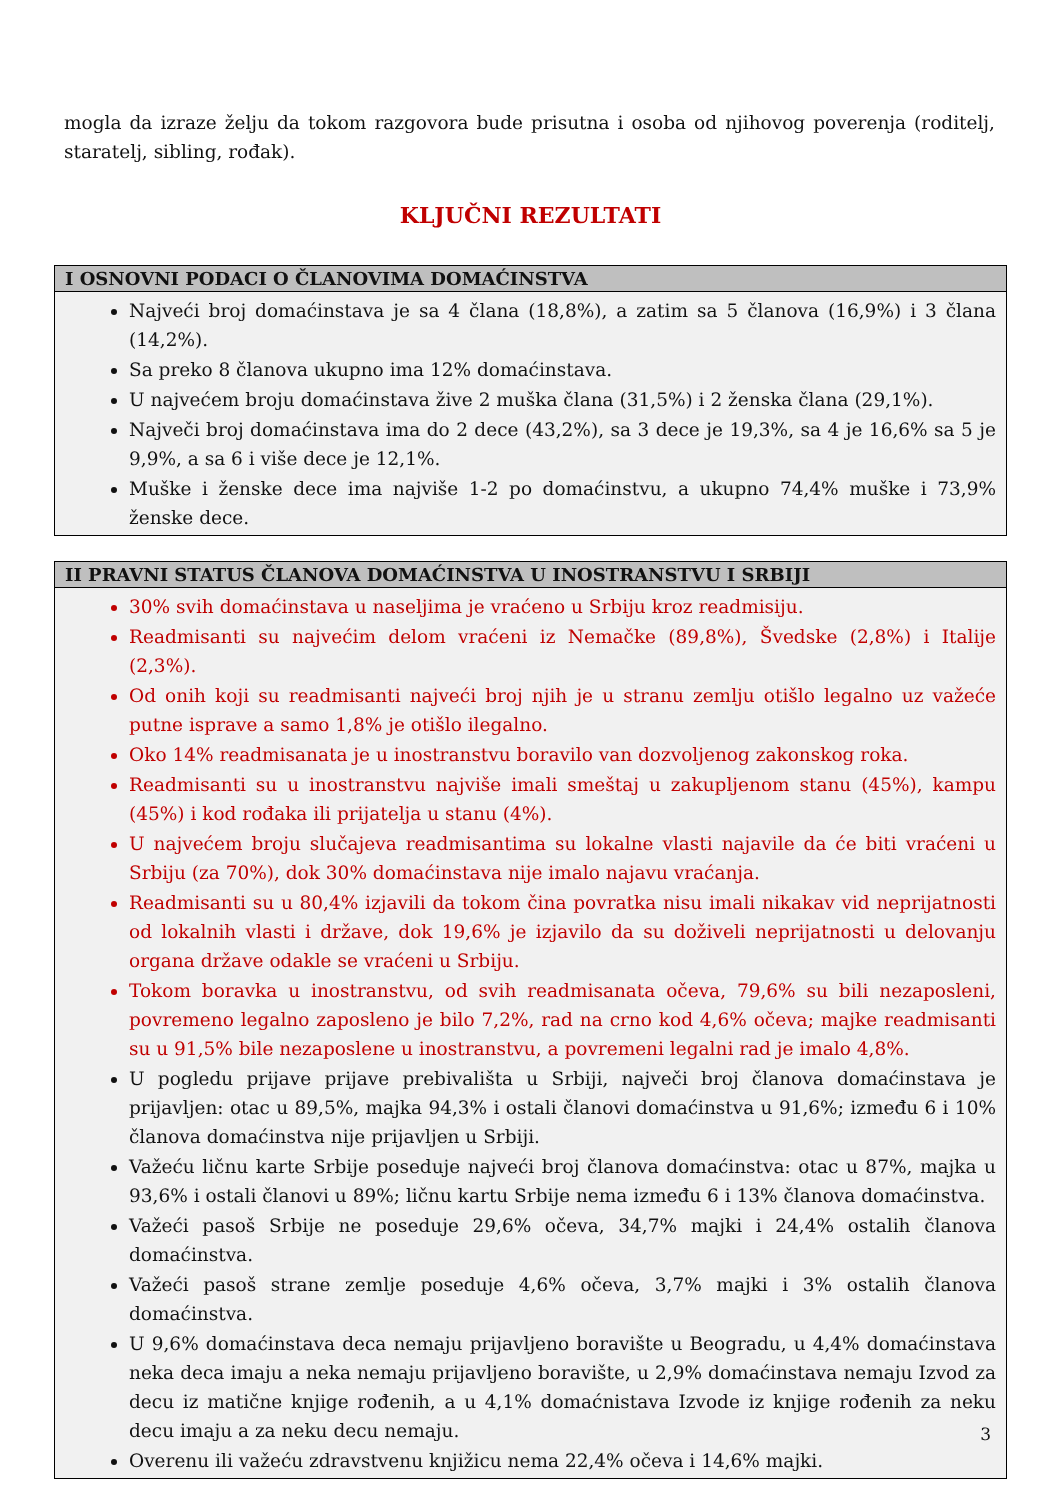mogla da izraze želju da tokom razgovora bude prisutna i osoba od njihovog poverenja (roditelj, staratelj, sibling, rođak).
KLJUČNI REZULTATI
I OSNOVNI PODACI O ČLANOVIMA DOMAĆINSTVA
Najveći broj domaćinstava je sa 4 člana (18,8%), a zatim sa 5 članova (16,9%) i 3 člana (14,2%).
Sa preko 8 članova ukupno ima 12% domaćinstava.
U najvećem broju domaćinstava žive 2 muška člana (31,5%) i 2 ženska člana (29,1%).
Največi broj domaćinstava ima do 2 dece (43,2%), sa 3 dece je 19,3%, sa 4 je 16,6% sa 5 je 9,9%, a sa 6 i više dece je 12,1%.
Muške i ženske dece ima najviše 1-2 po domaćinstvu, a ukupno 74,4% muške i 73,9% ženske dece.
II PRAVNI STATUS ČLANOVA DOMAĆINSTVA U INOSTRANSTVU I SRBIJI
30% svih domaćinstava u naseljima je vraćeno u Srbiju kroz readmisiju.
Readmisanti su najvećim delom vraćeni iz Nemačke (89,8%), Švedske (2,8%) i Italije (2,3%).
Od onih koji su readmisanti najveći broj njih je u stranu zemlju otišlo legalno uz važeće putne isprave a samo 1,8% je otišlo ilegalno.
Oko 14% readmisanata je u inostranstvu boravilo van dozvoljenog zakonskog roka.
Readmisanti su u inostranstvu najviše imali smeštaj u zakupljenom stanu (45%), kampu (45%) i kod rođaka ili prijatelja u stanu (4%).
U najvećem broju slučajeva readmisantima su lokalne vlasti najavile da će biti vraćeni u Srbiju (za 70%), dok 30% domaćinstava nije imalo najavu vraćanja.
Readmisanti su u 80,4% izjavili da tokom čina povratka nisu imali nikakav vid neprijatnosti od lokalnih vlasti i države, dok 19,6% je izjavilo da su doživeli neprijatnosti u delovanju organa države odakle se vraćeni u Srbiju.
Tokom boravka u inostranstvu, od svih readmisanata očeva, 79,6% su bili nezaposleni, povremeno legalno zaposleno je bilo 7,2%, rad na crno kod 4,6% očeva; majke readmisanti su u 91,5% bile nezaposlene u inostranstvu, a povremeni legalni rad je imalo 4,8%.
U pogledu prijave prijave prebivališta u Srbiji, največi broj članova domaćinstava je prijavljen: otac u 89,5%, majka 94,3% i ostali članovi domaćinstva u 91,6%; između 6 i 10% članova domaćinstva nije prijavljen u Srbiji.
Važeću ličnu karte Srbije poseduje najveći broj članova domaćinstva: otac u 87%, majka u 93,6% i ostali članovi u 89%; ličnu kartu Srbije nema između 6 i 13% članova domaćinstva.
Važeći pasoš Srbije ne poseduje 29,6% očeva, 34,7% majki i 24,4% ostalih članova domaćinstva.
Važeći pasoš strane zemlje poseduje 4,6% očeva, 3,7% majki i 3% ostalih članova domaćinstva.
U 9,6% domaćinstava deca nemaju prijavljeno boravište u Beogradu, u 4,4% domaćinstava neka deca imaju a neka nemaju prijavljeno boravište, u 2,9% domaćinstava nemaju Izvod za decu iz matične knjige rođenih, a u 4,1% domaćnistava Izvode iz knjige rođenih za neku decu imaju a za neku decu nemaju.
Overenu ili važeću zdravstvenu knjižicu nema 22,4% očeva i 14,6% majki.
3